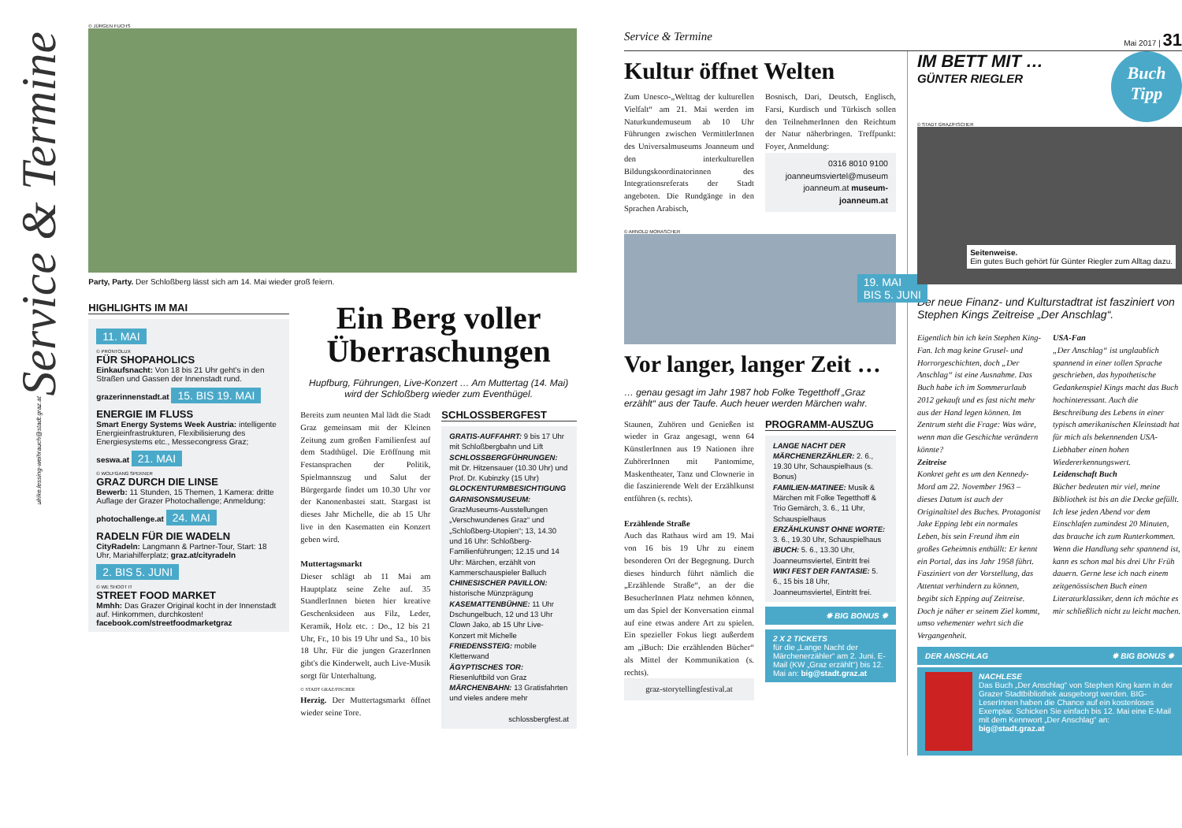Service & Termine
ulrike.lessing-weihrauch@stadt.graz.at
© JÜRGEN FUCHS
Party, Party. Der Schloßberg lässt sich am 14. Mai wieder groß feiern.
HIGHLIGHTS IM MAI
11. MAI
© PRONTOLUX
FÜR SHOPAHOLICS
Einkaufsnacht: Von 18 bis 21 Uhr geht's in den Straßen und Gassen der Innenstadt rund. grazerinnenstadt.at
15. BIS 19. MAI
ENERGIE IM FLUSS
Smart Energy Systems Week Austria: intelligente Energieinfrastrukturen, Flexibilisierung des Energiesystems etc., Messecongress Graz; seswa.at
21. MAI
© WOLFGANG SPEKNER
GRAZ DURCH DIE LINSE
Bewerb: 11 Stunden, 15 Themen, 1 Kamera: dritte Auflage der Grazer Photochallenge; Anmeldung: photochallenge.at
24. MAI
RADELN FÜR DIE WADELN
CityRadeln: Langmann & Partner-Tour, Start: 18 Uhr, Mariahilferplatz; graz.at/cityradeln
2. BIS 5. JUNI
© WE SHOOT IT
STREET FOOD MARKET
Mmhh: Das Grazer Original kocht in der Innenstadt auf. Hinkommen, durchkosten! facebook.com/streetfoodmarketgraz
Ein Berg voller Überraschungen
Hupfburg, Führungen, Live-Konzert … Am Muttertag (14. Mai) wird der Schloßberg wieder zum Eventhügel.
Bereits zum neunten Mal lädt die Stadt Graz gemeinsam mit der Kleinen Zeitung zum großen Familienfest auf dem Stadthügel. Die Eröffnung mit Festansprachen der Politik, Spielmannszug und Salut der Bürgergarde findet um 10.30 Uhr vor der Kanonenbastei statt. Stargast ist dieses Jahr Michelle, die ab 15 Uhr live in den Kasematten ein Konzert geben wird.
Muttertagsmarkt
Dieser schlägt ab 11 Mai am Hauptplatz seine Zelte auf. 35 StandlerInnen bieten hier kreative Geschenksideen aus Filz, Leder, Keramik, Holz etc. : Do., 12 bis 21 Uhr, Fr., 10 bis 19 Uhr und Sa., 10 bis 18 Uhr. Für die jungen GrazerInnen gibt's die Kinderwelt, auch Live-Musik sorgt für Unterhaltung.
© STADT GRAZ/FISCHER
Herzig. Der Muttertagsmarkt öffnet wieder seine Tore.
SCHLOSSBERGFEST
GRATIS-AUFFAHRT: 9 bis 17 Uhr mit Schloßbergbahn und Lift
SCHLOSSBERGFÜHRUNGEN: mit Dr. Hitzensauer (10.30 Uhr) und Prof. Dr. Kubinzky (15 Uhr)
GLOCKENTURMBESICHTIGUNG
GARNISONSMUSEUM: GrazMuseums-Ausstellungen „Verschwundenes Graz“ und „Schloßberg-Utopien“; 13, 14.30 und 16 Uhr: Schloßberg-Familienführungen; 12.15 und 14 Uhr: Märchen, erzählt von Kammerschauspieler Balluch
CHINESISCHER PAVILLON: historische Münzprägung
KASEMATTENBÜHNE: 11 Uhr Dschungelbuch, 12 und 13 Uhr Clown Jako, ab 15 Uhr Live-Konzert mit Michelle
FRIEDENSSTEIG: mobile Kletterwand
ÄGYPTISCHES TOR: Riesenluftbild von Graz
MÄRCHENBAHN: 13 Gratisfahrten und vieles andere mehr
schlossbergfest.at
Service & Termine Mai 2017 | 31
Kultur öffnet Welten
Zum Unesco-„Welttag der kulturellen Vielfalt“ am 21. Mai werden im Naturkundemuseum ab 10 Uhr Führungen zwischen VermittlerInnen des Universalmuseums Joanneum und den interkulturellen Bildungskoordinatorinnen des Integrationsreferats der Stadt angeboten. Die Rundgänge in den Sprachen Arabisch,
Bosnisch, Dari, Deutsch, Englisch, Farsi, Kurdisch und Türkisch sollen den TeilnehmerInnen den Reichtum der Natur näherbringen. Treffpunkt: Foyer, Anmeldung:
0316 8010 9100 joanneumsviertel@museum joanneum.at museum-joanneum.at
© ARNOLD MORASCHER
19. MAI
BIS 5. JUNI
Vor langer, langer Zeit …
… genau gesagt im Jahr 1987 hob Folke Tegetthoff „Graz erzählt“ aus der Taufe. Auch heuer werden Märchen wahr.
Staunen, Zuhören und Genießen ist wieder in Graz angesagt, wenn 64 KünstlerInnen aus 19 Nationen ihre ZuhörerInnen mit Pantomime, Maskentheater, Tanz und Clownerie in die faszinierende Welt der Erzählkunst entführen (s. rechts).
Erzählende Straße
Auch das Rathaus wird am 19. Mai von 16 bis 19 Uhr zu einem besonderen Ort der Begegnung. Durch dieses hindurch führt nämlich die „Erzählende Straße“, an der die BesucherInnen Platz nehmen können, um das Spiel der Konversation einmal auf eine etwas andere Art zu spielen. Ein spezieller Fokus liegt außerdem am „iBuch: Die erzählenden Bücher“ als Mittel der Kommunikation (s. rechts).
graz-storytellingfestival.at
PROGRAMM-AUSZUG
LANGE NACHT DER MÄRCHENERZÄHLER: 2. 6., 19.30 Uhr, Schauspielhaus (s. Bonus)
FAMILIEN-MATINEE: Musik & Märchen mit Folke Tegetthoff & Trio Gemärch, 3. 6., 11 Uhr, Schauspielhaus
ERZÄHLKUNST OHNE WORTE: 3. 6., 19.30 Uhr, Schauspielhaus
iBUCH: 5. 6., 13.30 Uhr, Joanneumsviertel, Eintritt frei
WIKI FEST DER FANTASIE: 5. 6., 15 bis 18 Uhr, Joanneumsviertel, Eintritt frei.
✸ BIG BONUS ✸
2 X 2 TICKETS
für die „Lange Nacht der Märchenerzähler“ am 2. Juni. E-Mail (KW „Graz erzählt“) bis 12. Mai an: big@stadt.graz.at
IM BETT MIT …
GÜNTER RIEGLER
Buch Tipp
© STADT GRAZ/FISCHER
Seitenweise.
Ein gutes Buch gehört für Günter Riegler zum Alltag dazu.
Der neue Finanz- und Kulturstadtrat ist fasziniert von Stephen Kings Zeitreise „Der Anschlag“.
Eigentlich bin ich kein Stephen King-Fan. Ich mag keine Grusel- und Horrorgeschichten, doch „Der Anschlag“ ist eine Ausnahme. Das Buch habe ich im Sommerurlaub 2012 gekauft und es fast nicht mehr aus der Hand legen können. Im Zentrum steht die Frage: Was wäre, wenn man die Geschichte verändern könnte?
Zeitreise
Konkret geht es um den Kennedy-Mord am 22. November 1963 – dieses Datum ist auch der Originaltitel des Buches. Protagonist Jake Epping lebt ein normales Leben, bis sein Freund ihm ein großes Geheimnis enthüllt: Er kennt ein Portal, das ins Jahr 1958 führt. Fasziniert von der Vorstellung, das Attentat verhindern zu können, begibt sich Epping auf Zeitreise. Doch je näher er seinem Ziel kommt, umso vehementer wehrt sich die Vergangenheit.
USA-Fan
„Der Anschlag“ ist unglaublich spannend in einer tollen Sprache geschrieben, das hypothetische Gedankenspiel Kings macht das Buch hochinteressant. Auch die Beschreibung des Lebens in einer typisch amerikanischen Kleinstadt hat für mich als bekennenden USA-Liebhaber einen hohen Wiedererkennungswert.
Leidenschaft Buch
Bücher bedeuten mir viel, meine Bibliothek ist bis an die Decke gefüllt. Ich lese jeden Abend vor dem Einschlafen zumindest 20 Minuten, das brauche ich zum Runterkommen. Wenn die Handlung sehr spannend ist, kann es schon mal bis drei Uhr Früh dauern. Gerne lese ich nach einem zeitgenössischen Buch einen Literaturklassiker, denn ich möchte es mir schließlich nicht zu leicht machen.
DER ANSCHLAG ✸ BIG BONUS ✸
NACHLESE
Das Buch „Der Anschlag“ von Stephen King kann in der Grazer Stadtbibliothek ausgeborgt werden. BIG-LeserInnen haben die Chance auf ein kostenloses Exemplar. Schicken Sie einfach bis 12. Mai eine E-Mail mit dem Kennwort „Der Anschlag“ an: big@stadt.graz.at